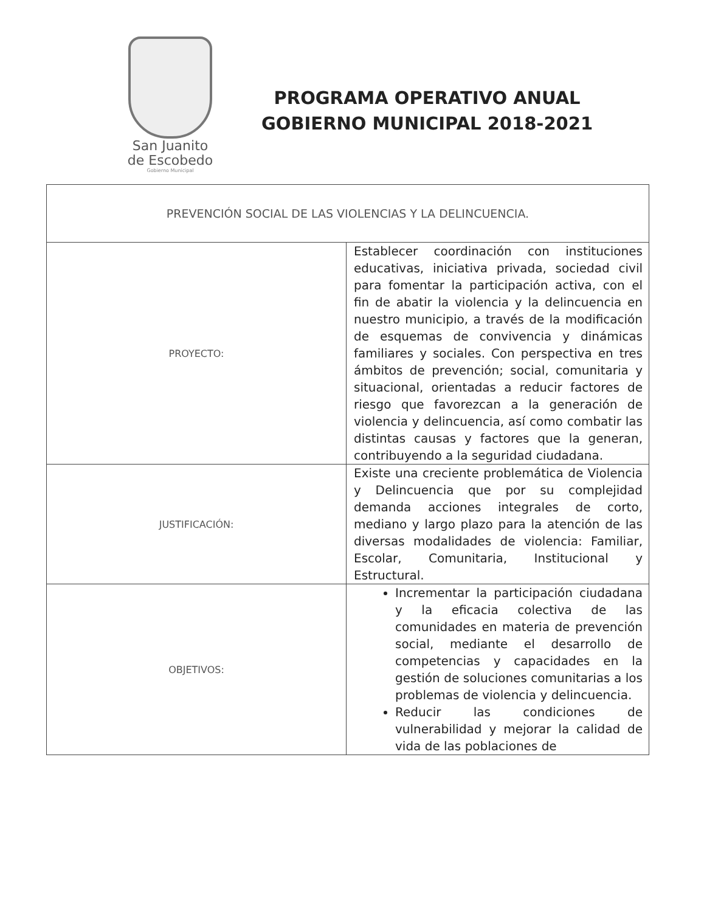San Juanito
de Escobedo
Gobierno Municipal
PROGRAMA OPERATIVO ANUAL
GOBIERNO MUNICIPAL 2018-2021
| PREVENCIÓN SOCIAL DE LAS VIOLENCIAS Y LA DELINCUENCIA. | |
| --- | --- |
| PROYECTO: | Establecer coordinación con instituciones educativas, iniciativa privada, sociedad civil para fomentar la participación activa, con el fin de abatir la violencia y la delincuencia en nuestro municipio, a través de la modificación de esquemas de convivencia y dinámicas familiares y sociales. Con perspectiva en tres ámbitos de prevención; social, comunitaria y situacional, orientadas a reducir factores de riesgo que favorezcan a la generación de violencia y delincuencia, así como combatir las distintas causas y factores que la generan, contribuyendo a la seguridad ciudadana. |
| JUSTIFICACIÓN: | Existe una creciente problemática de Violencia y Delincuencia que por su complejidad demanda acciones integrales de corto, mediano y largo plazo para la atención de las diversas modalidades de violencia: Familiar, Escolar, Comunitaria, Institucional y Estructural. |
| OBJETIVOS: | Incrementar la participación ciudadana y la eficacia colectiva de las comunidades en materia de prevención social, mediante el desarrollo de competencias y capacidades en la gestión de soluciones comunitarias a los problemas de violencia y delincuencia. Reducir las condiciones de vulnerabilidad y mejorar la calidad de vida de las poblaciones de |